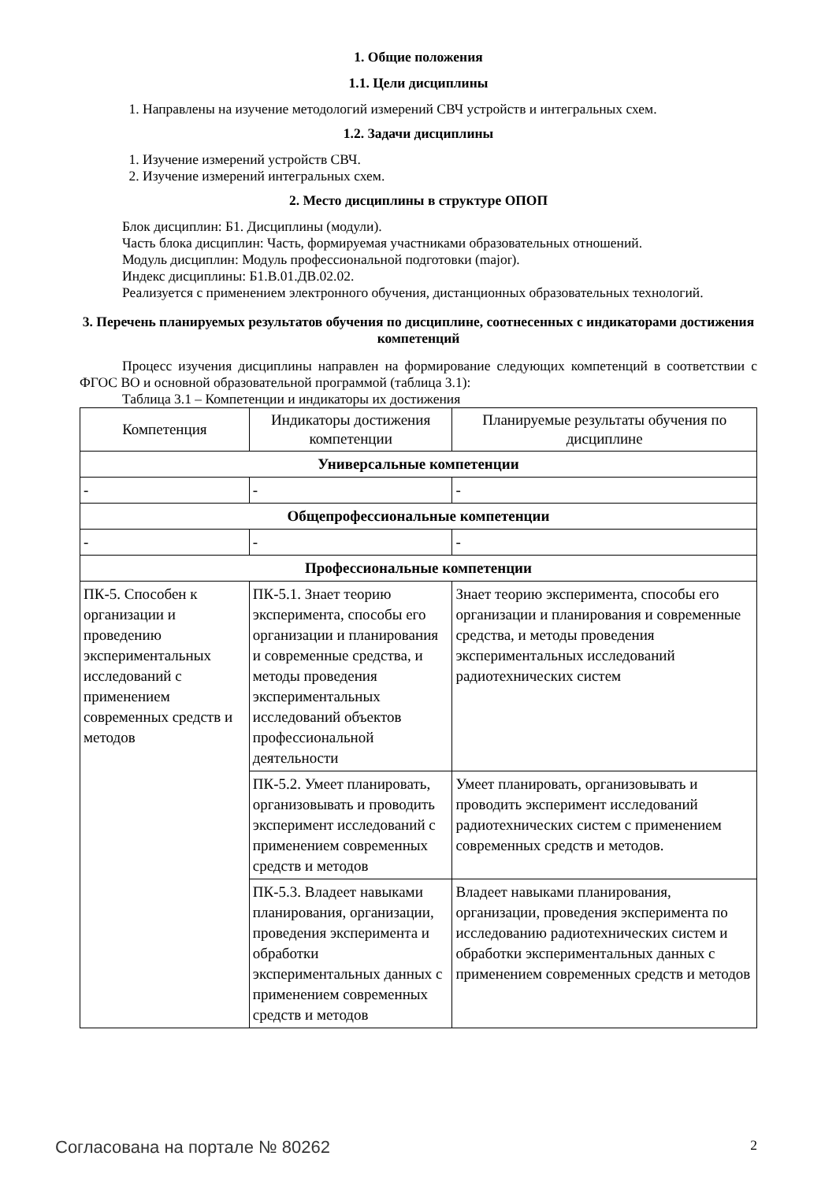1. Общие положения
1.1. Цели дисциплины
1. Направлены на изучение методологий измерений СВЧ устройств и интегральных схем.
1.2. Задачи дисциплины
1. Изучение измерений устройств СВЧ.
2. Изучение измерений интегральных схем.
2. Место дисциплины в структуре ОПОП
Блок дисциплин: Б1. Дисциплины (модули).
Часть блока дисциплин: Часть, формируемая участниками образовательных отношений.
Модуль дисциплин: Модуль профессиональной подготовки (major).
Индекс дисциплины: Б1.В.01.ДВ.02.02.
Реализуется с применением электронного обучения, дистанционных образовательных технологий.
3. Перечень планируемых результатов обучения по дисциплине, соотнесенных с индикаторами достижения компетенций
Процесс изучения дисциплины направлен на формирование следующих компетенций в соответствии с ФГОС ВО и основной образовательной программой (таблица 3.1):
Таблица 3.1 – Компетенции и индикаторы их достижения
| Компетенция | Индикаторы достижения компетенции | Планируемые результаты обучения по дисциплине |
| --- | --- | --- |
| Универсальные компетенции | | |
| - | - | - |
| Общепрофессиональные компетенции | | |
| - | - | - |
| Профессиональные компетенции | | |
| ПК-5. Способен к организации и проведению экспериментальных исследований с применением современных средств и методов | ПК-5.1. Знает теорию эксперимента, способы его организации и планирования и современные средства, и методы проведения экспериментальных исследований объектов профессиональной деятельности | Знает теорию эксперимента, способы его организации и планирования и современные средства, и методы проведения экспериментальных исследований радиотехнических систем |
| | ПК-5.2. Умеет планировать, организовывать и проводить эксперимент исследований с применением современных средств и методов | Умеет планировать, организовывать и проводить эксперимент исследований радиотехнических систем с применением современных средств и методов. |
| | ПК-5.3. Владеет навыками планирования, организации, проведения эксперимента и обработки экспериментальных данных с применением современных средств и методов | Владеет навыками планирования, организации, проведения эксперимента по исследованию радиотехнических систем и обработки экспериментальных данных с применением современных средств и методов |
Согласована на портале № 80262 2